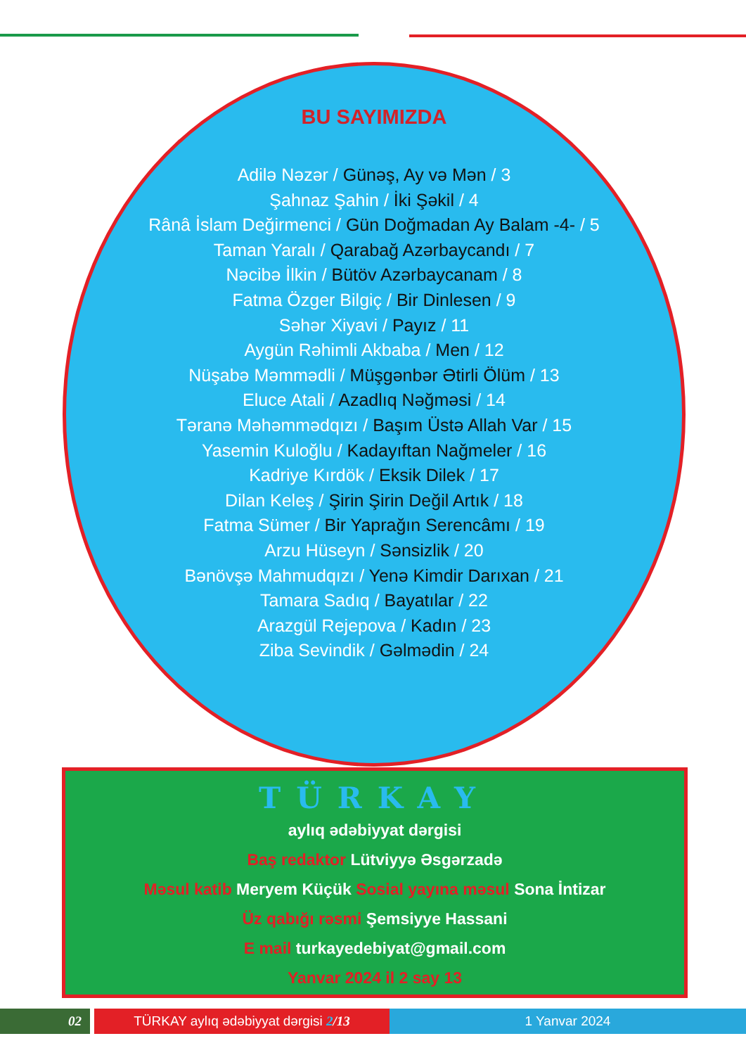BU SAYIMIZDA
Adilə Nəzər / Günəş, Ay və Mən / 3
Şahnaz Şahin / İki Şəkil / 4
Rânâ İslam Değirmenci / Gün Doğmadan Ay Balam -4- / 5
Taman Yaralı / Qarabağ Azərbaycandı / 7
Nəcibə İlkin / Bütöv Azərbaycanam / 8
Fatma Özger Bilgiç / Bir Dinlesen / 9
Səhər Xiyavi / Payız / 11
Aygün Rəhimli Akbaba / Men / 12
Nüşabə Məmmədli / Müşgənbər Ətirli Ölüm / 13
Eluce Atali / Azadlıq Nəğməsi / 14
Təranə Məhəmmədqızı / Başım Üstə Allah Var / 15
Yasemin Kuloğlu / Kadayıftan Nağmeler / 16
Kadriye Kırdök / Eksik Dilek / 17
Dilan Keleş / Şirin Şirin Değil Artık / 18
Fatma Sümer / Bir Yaprağın Serencâmı / 19
Arzu Hüseyn / Sənsizlik / 20
Bənövşə Mahmudqızı / Yenə Kimdir Darıxan / 21
Tamara Sadıq / Bayatılar / 22
Arazgül Rejepova / Kadın / 23
Ziba Sevindik / Gəlmədin / 24
TÜRKAY
aylıq ədəbiyyat dərgisi
Baş redaktor Lütviyyə Əsgərzadə
Məsul katib Meryem Küçük Sosial yayına məsul Sona İntizar
Üz qabığı rəsmi Şemsiyye Hassani
E mail turkayedebiyat@gmail.com
Yanvar 2024 il 2 say 13
02 TÜRKAY aylıq ədəbiyyat dərgisi 2/13 1 Yanvar 2024